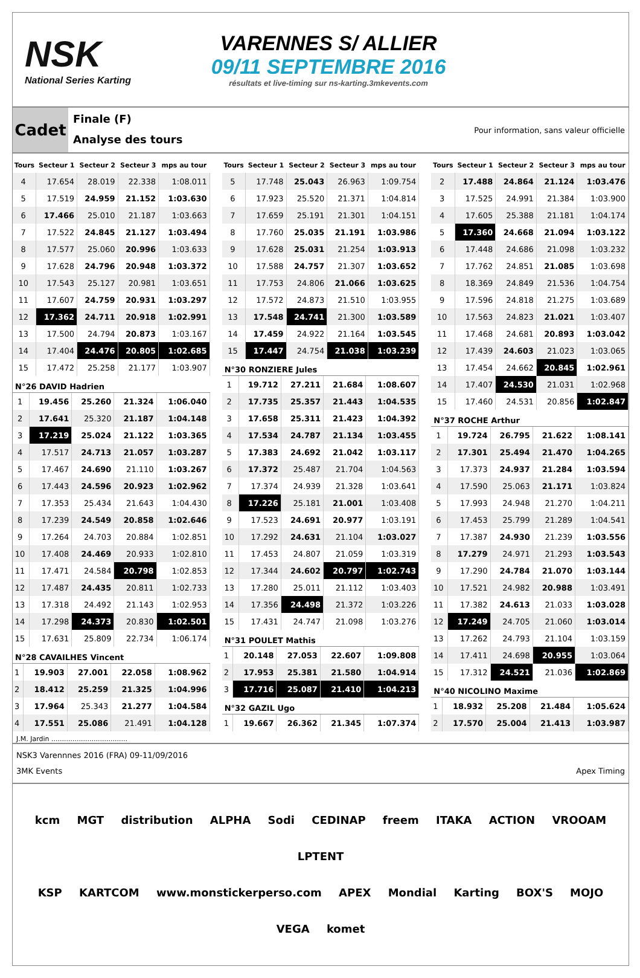NSK
National Series Karting
VARENNES S/ ALLIER
09/11 SEPTEMBRE 2016
résultats et live-timing sur ns-karting.3mkevents.com
Cadet
Finale (F)
Analyse des tours
Pour information, sans valeur officielle
| Tours | Secteur 1 | Secteur 2 | Secteur 3 | mps au tour |
| --- | --- | --- | --- | --- |
| 4 | 17.654 | 28.019 | 22.338 | 1:08.011 |
| 5 | 17.519 | 24.959 | 21.152 | 1:03.630 |
| 6 | 17.466 | 25.010 | 21.187 | 1:03.663 |
| 7 | 17.522 | 24.845 | 21.127 | 1:03.494 |
| 8 | 17.577 | 25.060 | 20.996 | 1:03.633 |
| 9 | 17.628 | 24.796 | 20.948 | 1:03.372 |
| 10 | 17.543 | 25.127 | 20.981 | 1:03.651 |
| 11 | 17.607 | 24.759 | 20.931 | 1:03.297 |
| 12 | 17.362 | 24.711 | 20.918 | 1:02.991 |
| 13 | 17.500 | 24.794 | 20.873 | 1:03.167 |
| 14 | 17.404 | 24.476 | 20.805 | 1:02.685 |
| 15 | 17.472 | 25.258 | 21.177 | 1:03.907 |
N°26 DAVID Hadrien
| 1 | 19.456 | 25.260 | 21.324 | 1:06.040 |
| 2 | 17.641 | 25.320 | 21.187 | 1:04.148 |
| 3 | 17.219 | 25.024 | 21.122 | 1:03.365 |
| 4 | 17.517 | 24.713 | 21.057 | 1:03.287 |
| 5 | 17.467 | 24.690 | 21.110 | 1:03.267 |
| 6 | 17.443 | 24.596 | 20.923 | 1:02.962 |
| 7 | 17.353 | 25.434 | 21.643 | 1:04.430 |
| 8 | 17.239 | 24.549 | 20.858 | 1:02.646 |
| 9 | 17.264 | 24.703 | 20.884 | 1:02.851 |
| 10 | 17.408 | 24.469 | 20.933 | 1:02.810 |
| 11 | 17.471 | 24.584 | 20.798 | 1:02.853 |
| 12 | 17.487 | 24.435 | 20.811 | 1:02.733 |
| 13 | 17.318 | 24.492 | 21.143 | 1:02.953 |
| 14 | 17.298 | 24.373 | 20.830 | 1:02.501 |
| 15 | 17.631 | 25.809 | 22.734 | 1:06.174 |
N°28 CAVAILHES Vincent
| 1 | 19.903 | 27.001 | 22.058 | 1:08.962 |
| 2 | 18.412 | 25.259 | 21.325 | 1:04.996 |
| 3 | 17.964 | 25.343 | 21.277 | 1:04.584 |
| 4 | 17.551 | 25.086 | 21.491 | 1:04.128 |
| Tours | Secteur 1 | Secteur 2 | Secteur 3 | mps au tour |
| --- | --- | --- | --- | --- |
| 5 | 17.748 | 25.043 | 26.963 | 1:09.754 |
| 6 | 17.923 | 25.520 | 21.371 | 1:04.814 |
| 7 | 17.659 | 25.191 | 21.301 | 1:04.151 |
| 8 | 17.760 | 25.035 | 21.191 | 1:03.986 |
| 9 | 17.628 | 25.031 | 21.254 | 1:03.913 |
| 10 | 17.588 | 24.757 | 21.307 | 1:03.652 |
| 11 | 17.753 | 24.806 | 21.066 | 1:03.625 |
| 12 | 17.572 | 24.873 | 21.510 | 1:03.955 |
| 13 | 17.548 | 24.741 | 21.300 | 1:03.589 |
| 14 | 17.459 | 24.922 | 21.164 | 1:03.545 |
| 15 | 17.447 | 24.754 | 21.038 | 1:03.239 |
N°30 RONZIERE Jules
| 1 | 19.712 | 27.211 | 21.684 | 1:08.607 |
| 2 | 17.735 | 25.357 | 21.443 | 1:04.535 |
| 3 | 17.658 | 25.311 | 21.423 | 1:04.392 |
| 4 | 17.534 | 24.787 | 21.134 | 1:03.455 |
| 5 | 17.383 | 24.692 | 21.042 | 1:03.117 |
| 6 | 17.372 | 25.487 | 21.704 | 1:04.563 |
| 7 | 17.374 | 24.939 | 21.328 | 1:03.641 |
| 8 | 17.226 | 25.181 | 21.001 | 1:03.408 |
| 9 | 17.523 | 24.691 | 20.977 | 1:03.191 |
| 10 | 17.292 | 24.631 | 21.104 | 1:03.027 |
| 11 | 17.453 | 24.807 | 21.059 | 1:03.319 |
| 12 | 17.344 | 24.602 | 20.797 | 1:02.743 |
| 13 | 17.280 | 25.011 | 21.112 | 1:03.403 |
| 14 | 17.356 | 24.498 | 21.372 | 1:03.226 |
| 15 | 17.431 | 24.747 | 21.098 | 1:03.276 |
N°31 POULET Mathis
| 1 | 20.148 | 27.053 | 22.607 | 1:09.808 |
| 2 | 17.953 | 25.381 | 21.580 | 1:04.914 |
| 3 | 17.716 | 25.087 | 21.410 | 1:04.213 |
N°32 GAZIL Ugo
| 1 | 19.667 | 26.362 | 21.345 | 1:07.374 |
| Tours | Secteur 1 | Secteur 2 | Secteur 3 | mps au tour |
| --- | --- | --- | --- | --- |
| 2 | 17.488 | 24.864 | 21.124 | 1:03.476 |
| 3 | 17.525 | 24.991 | 21.384 | 1:03.900 |
| 4 | 17.605 | 25.388 | 21.181 | 1:04.174 |
| 5 | 17.360 | 24.668 | 21.094 | 1:03.122 |
| 6 | 17.448 | 24.686 | 21.098 | 1:03.232 |
| 7 | 17.762 | 24.851 | 21.085 | 1:03.698 |
| 8 | 18.369 | 24.849 | 21.536 | 1:04.754 |
| 9 | 17.596 | 24.818 | 21.275 | 1:03.689 |
| 10 | 17.563 | 24.823 | 21.021 | 1:03.407 |
| 11 | 17.468 | 24.681 | 20.893 | 1:03.042 |
| 12 | 17.439 | 24.603 | 21.023 | 1:03.065 |
| 13 | 17.454 | 24.662 | 20.845 | 1:02.961 |
| 14 | 17.407 | 24.530 | 21.031 | 1:02.968 |
| 15 | 17.460 | 24.531 | 20.856 | 1:02.847 |
N°37 ROCHE Arthur
| 1 | 19.724 | 26.795 | 21.622 | 1:08.141 |
| 2 | 17.301 | 25.494 | 21.470 | 1:04.265 |
| 3 | 17.373 | 24.937 | 21.284 | 1:03.594 |
| 4 | 17.590 | 25.063 | 21.171 | 1:03.824 |
| 5 | 17.993 | 24.948 | 21.270 | 1:04.211 |
| 6 | 17.453 | 25.799 | 21.289 | 1:04.541 |
| 7 | 17.387 | 24.930 | 21.239 | 1:03.556 |
| 8 | 17.279 | 24.971 | 21.293 | 1:03.543 |
| 9 | 17.290 | 24.784 | 21.070 | 1:03.144 |
| 10 | 17.521 | 24.982 | 20.988 | 1:03.491 |
| 11 | 17.382 | 24.613 | 21.033 | 1:03.028 |
| 12 | 17.249 | 24.705 | 21.060 | 1:03.014 |
| 13 | 17.262 | 24.793 | 21.104 | 1:03.159 |
| 14 | 17.411 | 24.698 | 20.955 | 1:03.064 |
| 15 | 17.312 | 24.521 | 21.036 | 1:02.869 |
N°40 NICOLINO Maxime
| 1 | 18.932 | 25.208 | 21.484 | 1:05.624 |
| 2 | 17.570 | 25.004 | 21.413 | 1:03.987 |
J.M. Jardin ....................................
NSK3 Varennnes 2016 (FRA) 09-11/09/2016
3MK Events Apex Timing
kcm MGT distribution ALPHA Sodi CEDINAP freem ITAKA ACTION VROOAM LPTENT
KSP KARTCOM www.monstickerperso.com APEX Mondial Karting BOX'S MOJO VEGA komet